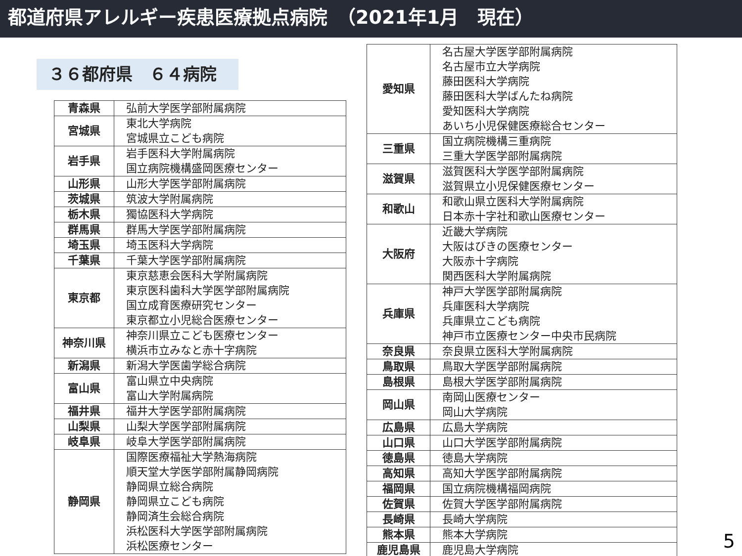都道府県アレルギー疾患医療拠点病院　（2021年1月　現在）
３６都府県　６４病院
| 青森県 | 弘前大学医学部附属病院 |
| 宮城県 | 東北大学病院 宮城県立こども病院 |
| 岩手県 | 岩手医科大学附属病院 国立病院機構盛岡医療センター |
| 山形県 | 山形大学医学部附属病院 |
| 茨城県 | 筑波大学附属病院 |
| 栃木県 | 獨協医科大学病院 |
| 群馬県 | 群馬大学医学部附属病院 |
| 埼玉県 | 埼玉医科大学病院 |
| 千葉県 | 千葉大学医学部附属病院 |
| 東京都 | 東京慈恵会医科大学附属病院 東京医科歯科大学医学部附属病院 国立成育医療研究センター 東京都立小児総合医療センター |
| 神奈川県 | 神奈川県立こども医療センター 横浜市立みなと赤十字病院 |
| 新潟県 | 新潟大学医歯学総合病院 |
| 富山県 | 富山県立中央病院 富山大学附属病院 |
| 福井県 | 福井大学医学部附属病院 |
| 山梨県 | 山梨大学医学部附属病院 |
| 岐阜県 | 岐阜大学医学部附属病院 |
| 静岡県 | 国際医療福祉大学熱海病院 順天堂大学医学部附属静岡病院 静岡県立総合病院 静岡県立こども病院 静岡済生会総合病院 浜松医科大学医学部附属病院 浜松医療センター |
| 愛知県 | 名古屋大学医学部附属病院 名古屋市立大学病院 藤田医科大学病院 藤田医科大学ばんたね病院 愛知医科大学病院 あいち小児保健医療総合センター |
| 三重県 | 国立病院機構三重病院 三重大学医学部附属病院 |
| 滋賀県 | 滋賀医科大学医学部附属病院 滋賀県立小児保健医療センター |
| 和歌山 | 和歌山県立医科大学附属病院 日本赤十字社和歌山医療センター |
| 大阪府 | 近畿大学病院 大阪はびきの医療センター 大阪赤十字病院 関西医科大学附属病院 |
| 兵庫県 | 神戸大学医学部附属病院 兵庫医科大学病院 兵庫県立こども病院 神戸市立医療センター中央市民病院 |
| 奈良県 | 奈良県立医科大学附属病院 |
| 鳥取県 | 鳥取大学医学部附属病院 |
| 島根県 | 島根大学医学部附属病院 |
| 岡山県 | 南岡山医療センター 岡山大学病院 |
| 広島県 | 広島大学病院 |
| 山口県 | 山口大学医学部附属病院 |
| 徳島県 | 徳島大学病院 |
| 高知県 | 高知大学医学部附属病院 |
| 福岡県 | 国立病院機構福岡病院 |
| 佐賀県 | 佐賀大学医学部附属病院 |
| 長崎県 | 長崎大学病院 |
| 熊本県 | 熊本大学病院 |
| 鹿児島県 | 鹿児島大学病院 |
5